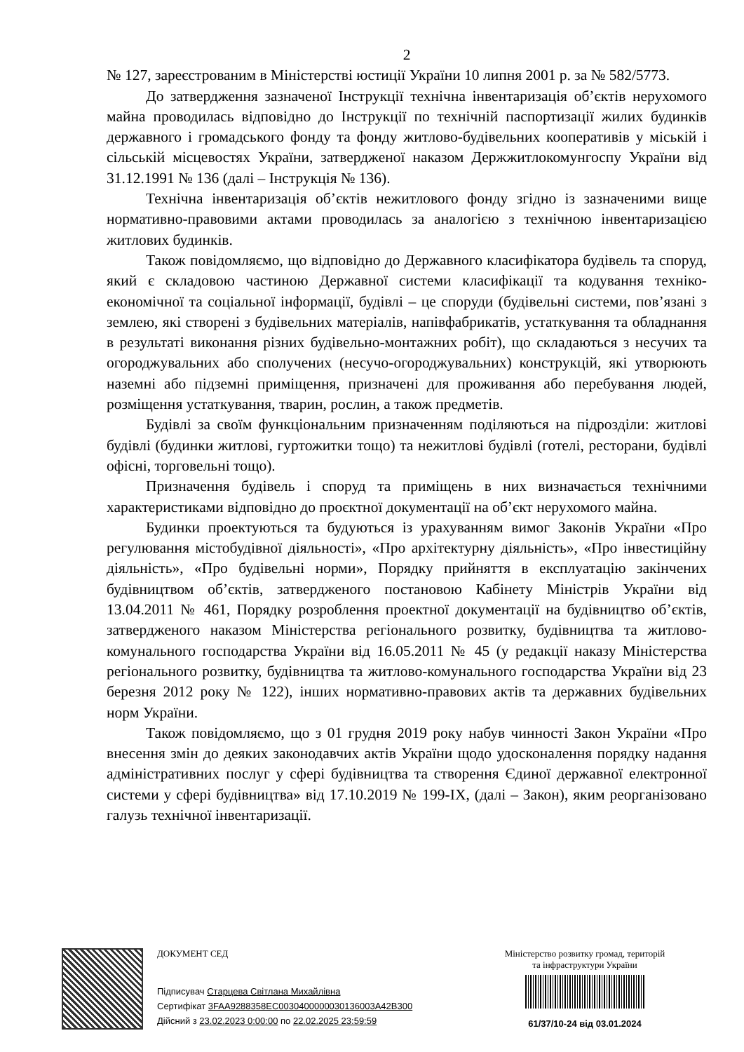2
№ 127, зареєстрованим в Міністерстві юстиції України 10 липня 2001 р. за № 582/5773.
До затвердження зазначеної Інструкції технічна інвентаризація об’єктів нерухомого майна проводилась відповідно до Інструкції по технічній паспортизації жилих будинків державного і громадського фонду та фонду житлово-будівельних кооперативів у міській і сільській місцевостях України, затвердженої наказом Держжитлокомунгоспу України від 31.12.1991 № 136 (далі – Інструкція № 136).
Технічна інвентаризація об’єктів нежитлового фонду згідно із зазначеними вище нормативно-правовими актами проводилась за аналогією з технічною інвентаризацією житлових будинків.
Також повідомляємо, що відповідно до Державного класифікатора будівель та споруд, який є складовою частиною Державної системи класифікації та кодування техніко-економічної та соціальної інформації, будівлі – це споруди (будівельні системи, пов’язані з землею, які створені з будівельних матеріалів, напівфабрикатів, устаткування та обладнання в результаті виконання різних будівельно-монтажних робіт), що складаються з несучих та огороджувальних або сполучених (несучо-огороджувальних) конструкцій, які утворюють наземні або підземні приміщення, призначені для проживання або перебування людей, розміщення устаткування, тварин, рослин, а також предметів.
Будівлі за своїм функціональним призначенням поділяються на підрозділи: житлові будівлі (будинки житлові, гуртожитки тощо) та нежитлові будівлі (готелі, ресторани, будівлі офісні, торговельні тощо).
Призначення будівель і споруд та приміщень в них визначається технічними характеристиками відповідно до проєктної документації на об’єкт нерухомого майна.
Будинки проектуються та будуються із урахуванням вимог Законів України «Про регулювання містобудівної діяльності», «Про архітектурну діяльність», «Про інвестиційну діяльність», «Про будівельні норми», Порядку прийняття в експлуатацію закінчених будівництвом об’єктів, затвердженого постановою Кабінету Міністрів України від 13.04.2011 № 461, Порядку розроблення проектної документації на будівництво об’єктів, затвердженого наказом Міністерства регіонального розвитку, будівництва та житлово-комунального господарства України від 16.05.2011 № 45 (у редакції наказу Міністерства регіонального розвитку, будівництва та житлово-комунального господарства України від 23 березня 2012 року № 122), інших нормативно-правових актів та державних будівельних норм України.
Також повідомляємо, що з 01 грудня 2019 року набув чинності Закон України «Про внесення змін до деяких законодавчих актів України щодо удосконалення порядку надання адміністративних послуг у сфері будівництва та створення Єдиної державної електронної системи у сфері будівництва» від 17.10.2019 № 199-IX, (далі – Закон), яким реорганізовано галузь технічної інвентаризації.
ДОКУМЕНТ СЕД
Підписувач Старцева Світлана Михайлівна
Сертифікат 3FAA9288358EC0030400000030136003A42B300
Дійсний з 23.02.2023 0:00:00 по 22.02.2025 23:59:59
Міністерство розвитку громад, територій
та інфраструктури України
61/37/10-24 від 03.01.2024